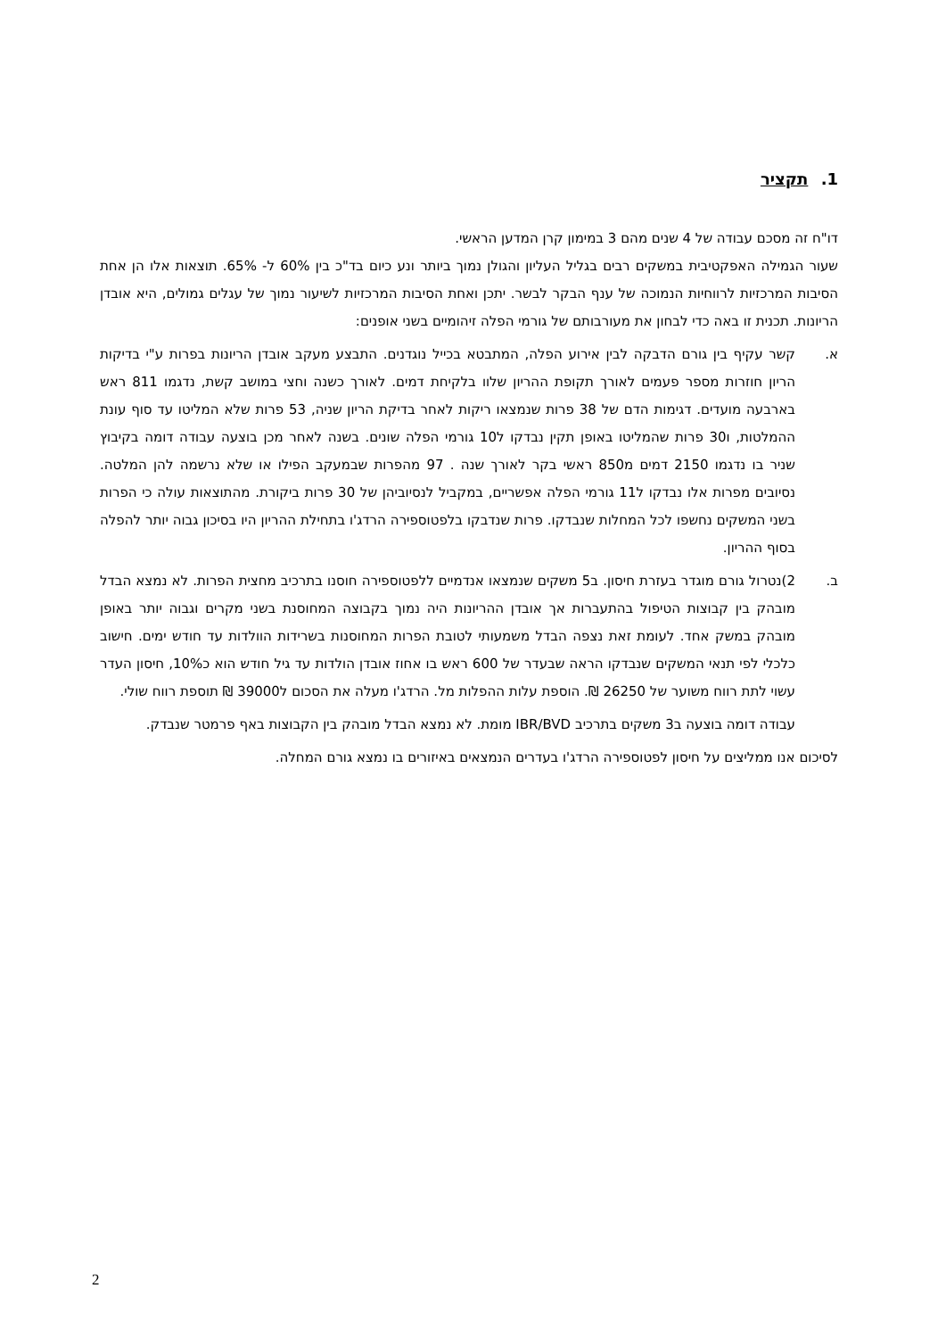1. תקציר
דו"ח זה מסכם עבודה של 4 שנים מהם 3 במימון קרן המדען הראשי.
שעור הגמילה האפקטיבית במשקים רבים בגליל העליון והגולן נמוך ביותר ונע כיום בד"כ בין 60% ל- 65%. תוצאות אלו הן אחת הסיבות המרכזיות לרווחיות הנמוכה של ענף הבקר לבשר. יתכן ואחת הסיבות המרכזיות לשיעור נמוך של עגלים גמולים, היא אובדן הריונות. תכנית זו באה כדי לבחון את מעורבותם של גורמי הפלה זיהומיים בשני אופנים:
א. קשר עקיף בין גורם הדבקה לבין אירוע הפלה, המתבטא בכייל נוגדנים. התבצע מעקב אובדן הריונות בפרות ע"י בדיקות הריון חוזרות מספר פעמים לאורך תקופת ההריון שלוו בלקיחת דמים. לאורך כשנה וחצי במושב קשת, נדגמו 811 ראש בארבעה מועדים. דגימות הדם של 38 פרות שנמצאו ריקות לאחר בדיקת הריון שניה, 53 פרות שלא המליטו עד סוף עונת ההמלטות, ו30 פרות שהמליטו באופן תקין נבדקו ל10 גורמי הפלה שונים. בשנה לאחר מכן בוצעה עבודה דומה בקיבוץ שניר בו נדגמו 2150 דמים מ850 ראשי בקר לאורך שנה . 97 מהפרות שבמעקב הפילו או שלא נרשמה להן המלטה. נסיובים מפרות אלו נבדקו ל11 גורמי הפלה אפשריים, במקביל לנסיוביהן של 30 פרות ביקורת. מהתוצאות עולה כי הפרות בשני המשקים נחשפו לכל המחלות שנבדקו. פרות שנדבקו בלפטוספירה הרדג'ו בתחילת ההריון היו בסיכון גבוה יותר להפלה בסוף ההריון.
ב. 2)נטרול גורם מוגדר בעזרת חיסון. ב5 משקים שנמצאו אנדמיים ללפטוספירה חוסנו בתרכיב מחצית הפרות. לא נמצא הבדל מובהק בין קבוצות הטיפול בהתעברות אך אובדן ההריונות היה נמוך בקבוצה המחוסנת בשני מקרים וגבוה יותר באופן מובהק במשק אחד. לעומת זאת נצפה הבדל משמעותי לטובת הפרות המחוסנות בשרידות הוולדות עד חודש ימים. חישוב כלכלי לפי תנאי המשקים שנבדקו הראה שבעדר של 600 ראש בו אחוז אובדן הולדות עד גיל חודש הוא כ10%, חיסון העדר עשוי לתת רווח משוער של 26250 ₪. הוספת עלות ההפלות מל. הרדג'ו מעלה את הסכום ל39000 ₪ תוספת רווח שולי.
עבודה דומה בוצעה ב3 משקים בתרכיב IBR/BVD מומת. לא נמצא הבדל מובהק בין הקבוצות באף פרמטר שנבדק.
לסיכום אנו ממליצים על חיסון לפטוספירה הרדג'ו בעדרים הנמצאים באיזורים בו נמצא גורם המחלה.
2